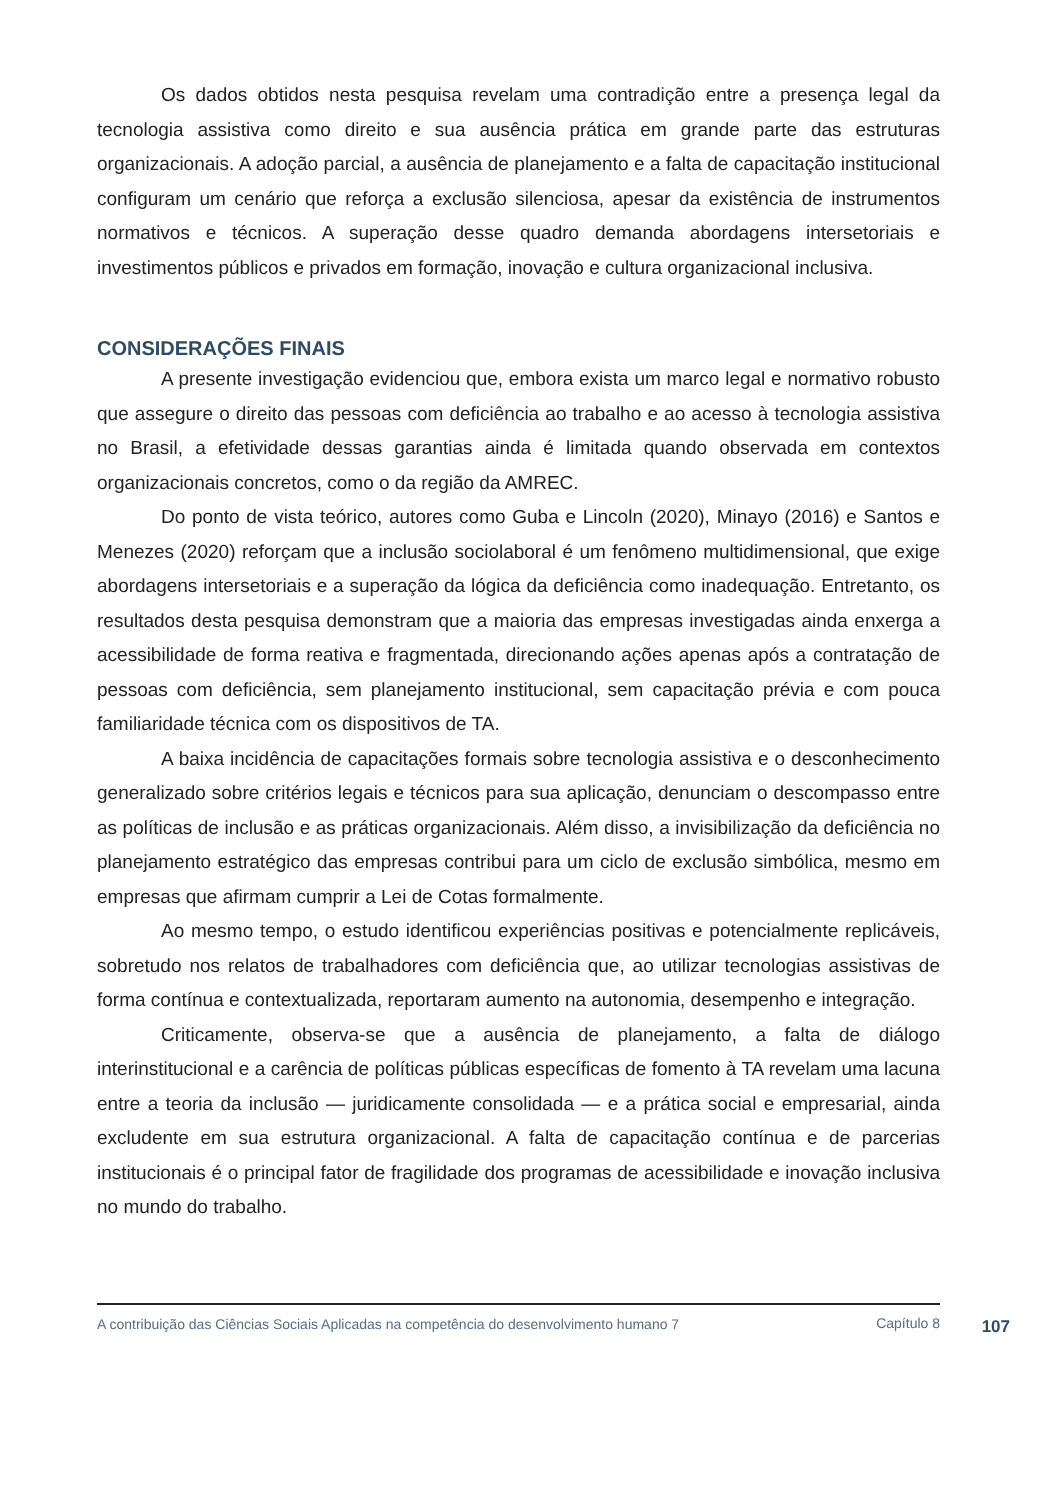Os dados obtidos nesta pesquisa revelam uma contradição entre a presença legal da tecnologia assistiva como direito e sua ausência prática em grande parte das estruturas organizacionais. A adoção parcial, a ausência de planejamento e a falta de capacitação institucional configuram um cenário que reforça a exclusão silenciosa, apesar da existência de instrumentos normativos e técnicos. A superação desse quadro demanda abordagens intersetoriais e investimentos públicos e privados em formação, inovação e cultura organizacional inclusiva.
CONSIDERAÇÕES FINAIS
A presente investigação evidenciou que, embora exista um marco legal e normativo robusto que assegure o direito das pessoas com deficiência ao trabalho e ao acesso à tecnologia assistiva no Brasil, a efetividade dessas garantias ainda é limitada quando observada em contextos organizacionais concretos, como o da região da AMREC.
Do ponto de vista teórico, autores como Guba e Lincoln (2020), Minayo (2016) e Santos e Menezes (2020) reforçam que a inclusão sociolaboral é um fenômeno multidimensional, que exige abordagens intersetoriais e a superação da lógica da deficiência como inadequação. Entretanto, os resultados desta pesquisa demonstram que a maioria das empresas investigadas ainda enxerga a acessibilidade de forma reativa e fragmentada, direcionando ações apenas após a contratação de pessoas com deficiência, sem planejamento institucional, sem capacitação prévia e com pouca familiaridade técnica com os dispositivos de TA.
A baixa incidência de capacitações formais sobre tecnologia assistiva e o desconhecimento generalizado sobre critérios legais e técnicos para sua aplicação, denunciam o descompasso entre as políticas de inclusão e as práticas organizacionais. Além disso, a invisibilização da deficiência no planejamento estratégico das empresas contribui para um ciclo de exclusão simbólica, mesmo em empresas que afirmam cumprir a Lei de Cotas formalmente.
Ao mesmo tempo, o estudo identificou experiências positivas e potencialmente replicáveis, sobretudo nos relatos de trabalhadores com deficiência que, ao utilizar tecnologias assistivas de forma contínua e contextualizada, reportaram aumento na autonomia, desempenho e integração.
Criticamente, observa-se que a ausência de planejamento, a falta de diálogo interinstitucional e a carência de políticas públicas específicas de fomento à TA revelam uma lacuna entre a teoria da inclusão — juridicamente consolidada — e a prática social e empresarial, ainda excludente em sua estrutura organizacional. A falta de capacitação contínua e de parcerias institucionais é o principal fator de fragilidade dos programas de acessibilidade e inovação inclusiva no mundo do trabalho.
A contribuição das Ciências Sociais Aplicadas na competência do desenvolvimento humano 7
Capítulo 8
107